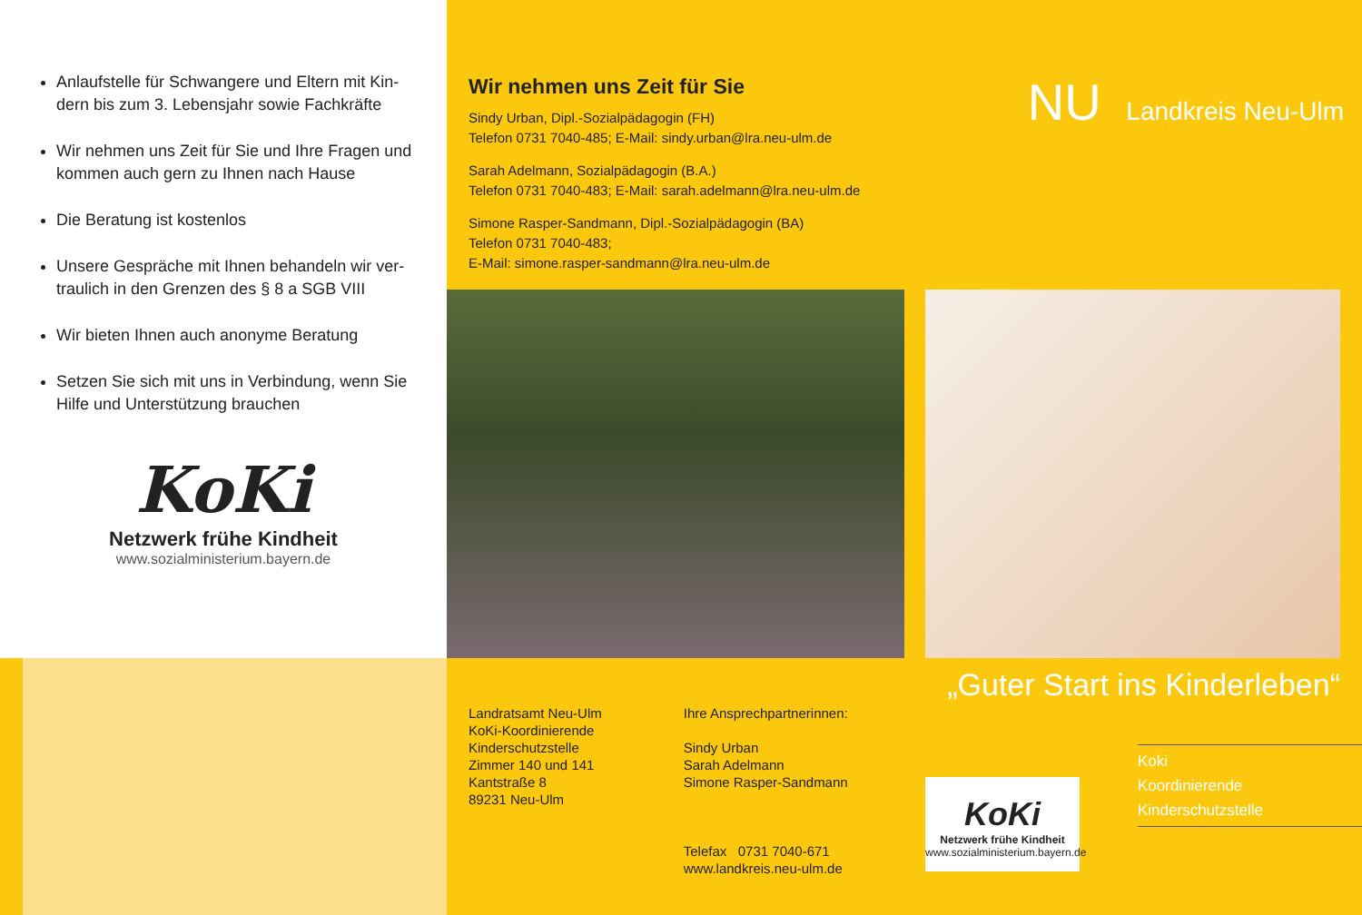Anlaufstelle für Schwangere und Eltern mit Kin-dern bis zum 3. Lebensjahr sowie Fachkräfte
Wir nehmen uns Zeit für Sie und Ihre Fragen und kommen auch gern zu Ihnen nach Hause
Die Beratung ist kostenlos
Unsere Gespräche mit Ihnen behandeln wir ver-traulich in den Grenzen des § 8 a SGB VIII
Wir bieten Ihnen auch anonyme Beratung
Setzen Sie sich mit uns in Verbindung, wenn Sie Hilfe und Unterstützung brauchen
KoKi
Netzwerk frühe Kindheit
www.sozialministerium.bayern.de
Wir nehmen uns Zeit für Sie
Sindy Urban, Dipl.-Sozialpädagogin (FH)
Telefon 0731 7040-485; E-Mail: sindy.urban@lra.neu-ulm.de
Sarah Adelmann, Sozialpädagogin (B.A.)
Telefon 0731 7040-483; E-Mail: sarah.adelmann@lra.neu-ulm.de
Simone Rasper-Sandmann, Dipl.-Sozialpädagogin (BA)
Telefon 0731 7040-483;
E-Mail: simone.rasper-sandmann@lra.neu-ulm.de
Landratsamt Neu-Ulm
KoKi-Koordinierende
Kinderschutzstelle
Zimmer 140 und 141
Kantstraße 8
89231 Neu-Ulm
Ihre Ansprechpartnerinnen:
Sindy Urban
Sarah Adelmann
Simone Rasper-Sandmann
Telefax 0731 7040-671
www.landkreis.neu-ulm.de
NU Landkreis Neu-Ulm
„Guter Start ins Kinderleben“
KoKi
Netzwerk frühe Kindheit
www.sozialministerium.bayern.de
Koki
Koordinierende
Kinderschutzstelle